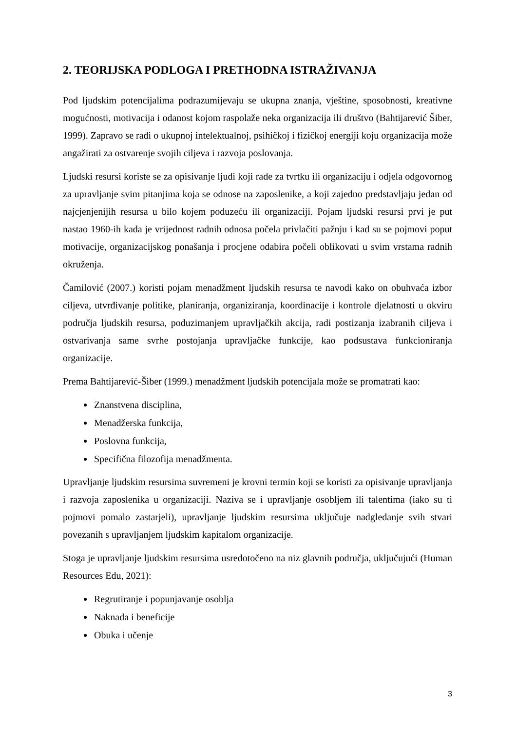2. TEORIJSKA PODLOGA I PRETHODNA ISTRAŽIVANJA
Pod ljudskim potencijalima podrazumijevaju se ukupna znanja, vještine, sposobnosti, kreativne mogućnosti, motivacija i odanost kojom raspolaže neka organizacija ili društvo (Bahtijarević Šiber, 1999). Zapravo se radi o ukupnoj intelektualnoj, psihičkoj i fizičkoj energiji koju organizacija može angažirati za ostvarenje svojih ciljeva i razvoja poslovanja.
Ljudski resursi koriste se za opisivanje ljudi koji rade za tvrtku ili organizaciju i odjela odgovornog za upravljanje svim pitanjima koja se odnose na zaposlenike, a koji zajedno predstavljaju jedan od najcjenjenijih resursa u bilo kojem poduzeću ili organizaciji. Pojam ljudski resursi prvi je put nastao 1960-ih kada je vrijednost radnih odnosa počela privlačiti pažnju i kad su se pojmovi poput motivacije, organizacijskog ponašanja i procjene odabira počeli oblikovati u svim vrstama radnih okruženja.
Čamilović (2007.) koristi pojam menadžment ljudskih resursa te navodi kako on obuhvaća izbor ciljeva, utvrđivanje politike, planiranja, organiziranja, koordinacije i kontrole djelatnosti u okviru područja ljudskih resursa, poduzimanjem upravljačkih akcija, radi postizanja izabranih ciljeva i ostvarivanja same svrhe postojanja upravljačke funkcije, kao podsustava funkcioniranja organizacije.
Prema Bahtijarević-Šiber (1999.) menadžment ljudskih potencijala može se promatrati kao:
Znanstvena disciplina,
Menadžerska funkcija,
Poslovna funkcija,
Specifična filozofija menadžmenta.
Upravljanje ljudskim resursima suvremeni je krovni termin koji se koristi za opisivanje upravljanja i razvoja zaposlenika u organizaciji. Naziva se i upravljanje osobljem ili talentima (iako su ti pojmovi pomalo zastarjeli), upravljanje ljudskim resursima uključuje nadgledanje svih stvari povezanih s upravljanjem ljudskim kapitalom organizacije.
Stoga je upravljanje ljudskim resursima usredotočeno na niz glavnih područja, uključujući (Human Resources Edu, 2021):
Regrutiranje i popunjavanje osoblja
Naknada i beneficije
Obuka i učenje
3